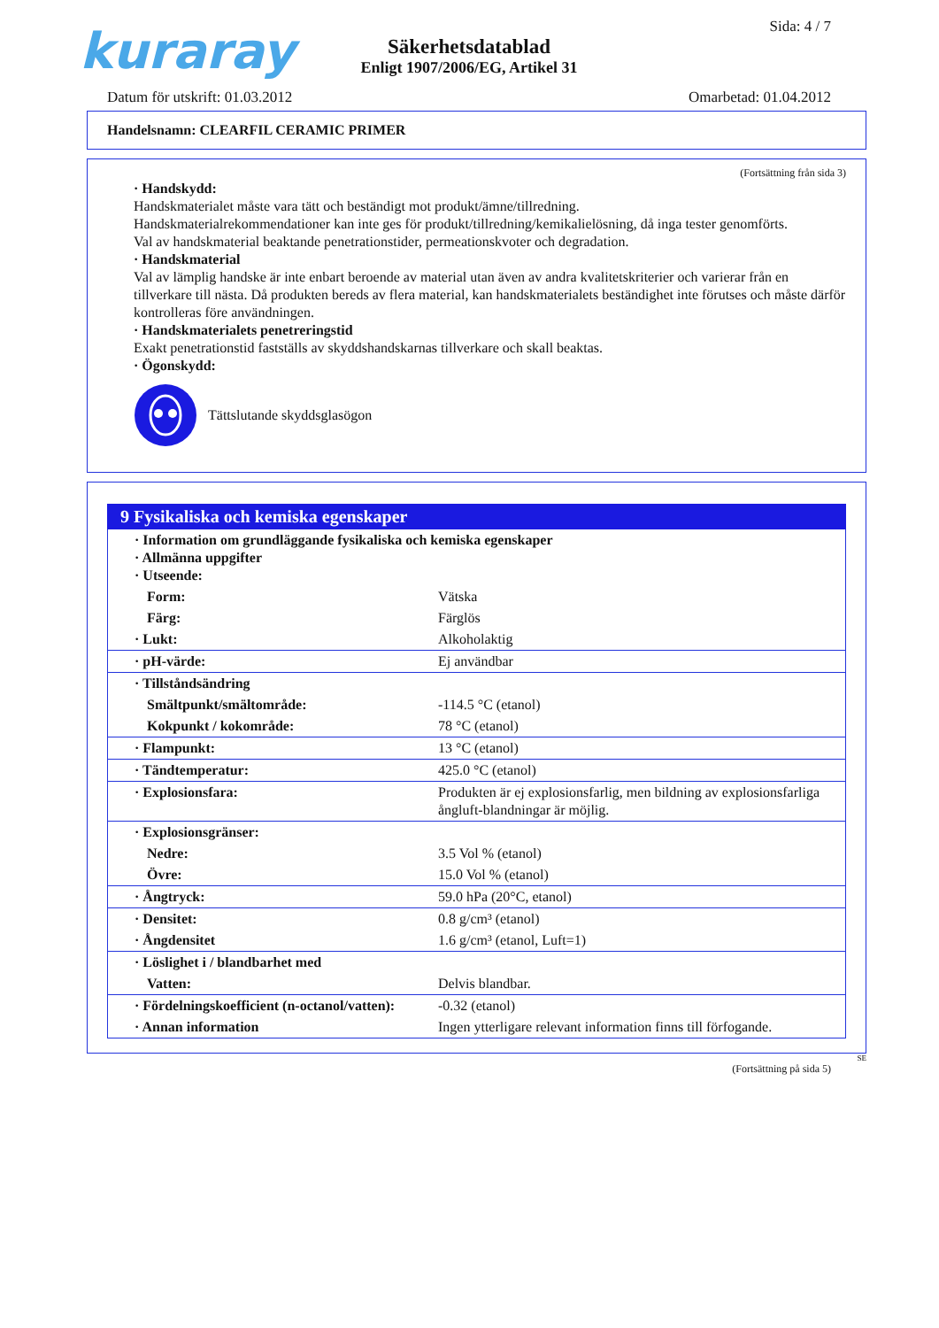kuraray Sida: 4 / 7
Säkerhetsdatablad
Enligt 1907/2006/EG, Artikel 31
Datum för utskrift: 01.03.2012 Omarbetad: 01.04.2012
Handelsnamn: CLEARFIL CERAMIC PRIMER
(Fortsättning från sida 3)
· Handskydd:
Handskmaterialet måste vara tätt och beständigt mot produkt/ämne/tillredning.
Handskmaterialrekommendationer kan inte ges för produkt/tillredning/kemikalielösning, då inga tester genomförts.
Val av handskmaterial beaktande penetrationstider, permeationskvoter och degradation.
· Handskmaterial
Val av lämplig handske är inte enbart beroende av material utan även av andra kvalitetskriterier och varierar från en tillverkare till nästa. Då produkten bereds av flera material, kan handskmaterialets beständighet inte förutses och måste därför kontrolleras före användningen.
· Handskmaterialets penetreringstid
Exakt penetrationstid fastställs av skyddshandskarnas tillverkare och skall beaktas.
· Ögonskydd:
Tättslutande skyddsglasögon
9 Fysikaliska och kemiska egenskaper
| · Information om grundläggande fysikaliska och kemiska egenskaper · Allmänna uppgifter · Utseende: | |
| Form: | Vätska |
| Färg: | Färglös |
| · Lukt: | Alkoholaktig |
| · pH-värde: | Ej användbar |
| · Tillståndsändring | |
| Smältpunkt/smältområde: | -114.5 °C (etanol) |
| Kokpunkt / kokområde: | 78 °C (etanol) |
| · Flampunkt: | 13 °C (etanol) |
| · Tändtemperatur: | 425.0 °C (etanol) |
| · Explosionsfara: | Produkten är ej explosionsfarlig, men bildning av explosionsfarliga ångluft-blandningar är möjlig. |
| · Explosionsgränser: | |
| Nedre: | 3.5 Vol % (etanol) |
| Övre: | 15.0 Vol % (etanol) |
| · Ångtryck: | 59.0 hPa (20°C, etanol) |
| · Densitet: | 0.8 g/cm³ (etanol) |
| · Ångdensitet | 1.6 g/cm³ (etanol, Luft=1) |
| · Löslighet i / blandbarhet med | |
| Vatten: | Delvis blandbar. |
| · Fördelningskoefficient (n-octanol/vatten): | -0.32 (etanol) |
| · Annan information | Ingen ytterligare relevant information finns till förfogande. |
SE
(Fortsättning på sida 5)